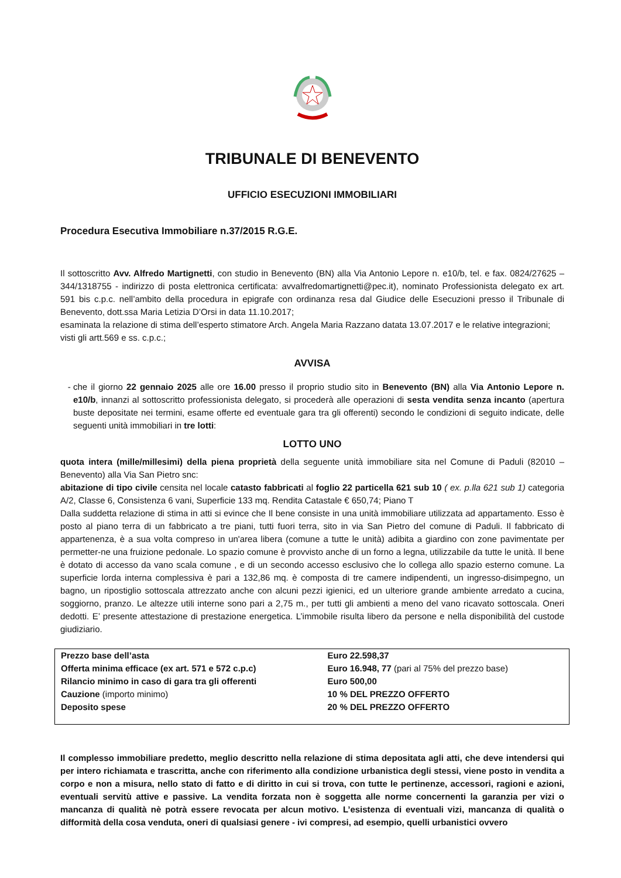TRIBUNALE DI BENEVENTO
UFFICIO ESECUZIONI IMMOBILIARI
Procedura Esecutiva Immobiliare n.37/2015 R.G.E.
Il sottoscritto Avv. Alfredo Martignetti, con studio in Benevento (BN) alla Via Antonio Lepore n. e10/b, tel. e fax. 0824/27625 – 344/1318755 - indirizzo di posta elettronica certificata: avvalfredomartignetti@pec.it), nominato Professionista delegato ex art. 591 bis c.p.c. nell’ambito della procedura in epigrafe con ordinanza resa dal Giudice delle Esecuzioni presso il Tribunale di Benevento, dott.ssa Maria Letizia D’Orsi in data 11.10.2017;
esaminata la relazione di stima dell’esperto stimatore Arch. Angela Maria Razzano datata 13.07.2017 e le relative integrazioni;
visti gli artt.569 e ss. c.p.c.;
AVVISA
che il giorno 22 gennaio 2025 alle ore 16.00 presso il proprio studio sito in Benevento (BN) alla Via Antonio Lepore n. e10/b, innanzi al sottoscritto professionista delegato, si procederà alle operazioni di sesta vendita senza incanto (apertura buste depositate nei termini, esame offerte ed eventuale gara tra gli offerenti) secondo le condizioni di seguito indicate, delle seguenti unità immobiliari in tre lotti:
LOTTO UNO
quota intera (mille/millesimi) della piena proprietà della seguente unità immobiliare sita nel Comune di Paduli (82010 – Benevento) alla Via San Pietro snc:
abitazione di tipo civile censita nel locale catasto fabbricati al foglio 22 particella 621 sub 10 ( ex. p.lla 621 sub 1) categoria A/2, Classe 6, Consistenza 6 vani, Superficie 133 mq. Rendita Catastale € 650,74; Piano T
Dalla suddetta relazione di stima in atti si evince che Il bene consiste in una unità immobiliare utilizzata ad appartamento. Esso è posto al piano terra di un fabbricato a tre piani, tutti fuori terra, sito in via San Pietro del comune di Paduli. Il fabbricato di appartenenza, è a sua volta compreso in un'area libera (comune a tutte le unità) adibita a giardino con zone pavimentate per permetter-ne una fruizione pedonale. Lo spazio comune è provvisto anche di un forno a legna, utilizzabile da tutte le unità. Il bene è dotato di accesso da vano scala comune , e di un secondo accesso esclusivo che lo collega allo spazio esterno comune. La superficie lorda interna complessiva è pari a 132,86 mq. è composta di tre camere indipendenti, un ingresso-disimpegno, un bagno, un ripostiglio sottoscala attrezzato anche con alcuni pezzi igienici, ed un ulteriore grande ambiente arredato a cucina, soggiorno, pranzo. Le altezze utili interne sono pari a 2,75 m., per tutti gli ambienti a meno del vano ricavato sottoscala. Oneri dedotti. E’ presente attestazione di prestazione energetica. L’immobile risulta libero da persone e nella disponibilità del custode giudiziario.
| Prezzo base dell’asta | Euro 22.598,37 |
| Offerta minima efficace (ex art. 571 e 572 c.p.c) | Euro 16.948, 77 (pari al 75% del prezzo base) |
| Rilancio minimo in caso di gara tra gli offerenti | Euro 500,00 |
| Cauzione (importo minimo) | 10 % DEL PREZZO OFFERTO |
| Deposito spese | 20 % DEL PREZZO OFFERTO |
Il complesso immobiliare predetto, meglio descritto nella relazione di stima depositata agli atti, che deve intendersi qui per intero richiamata e trascritta, anche con riferimento alla condizione urbanistica degli stessi, viene posto in vendita a corpo e non a misura, nello stato di fatto e di diritto in cui si trova, con tutte le pertinenze, accessori, ragioni e azioni, eventuali servitù attive e passive. La vendita forzata non è soggetta alle norme concernenti la garanzia per vizi o mancanza di qualità nè potrà essere revocata per alcun motivo. L’esistenza di eventuali vizi, mancanza di qualità o difformità della cosa venduta, oneri di qualsiasi genere - ivi compresi, ad esempio, quelli urbanistici ovvero